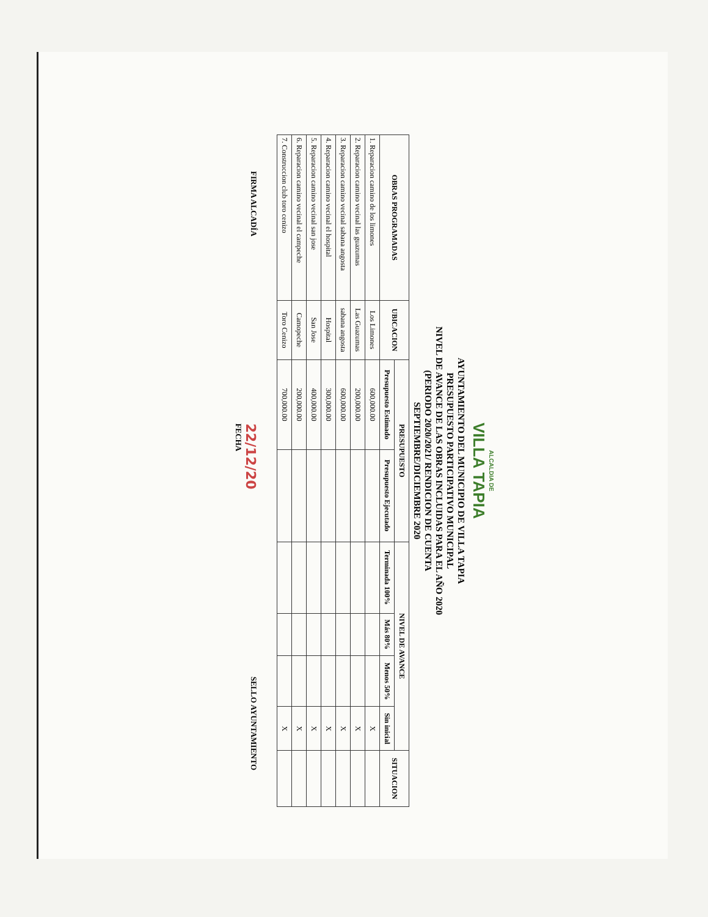ALCALDIA DE
VILLA TAPIA
AYUNTAMIENTO DEL MUNICIPIO DE VILLA TAPIA
PRESUPUESTO PARTICIPATIVO MUNICIPAL
NIVEL DE AVANCE DE LAS OBRAS INCLUIDAS PARA EL AÑO 2020
(PERIODO 2020/2021/ RENDICION DE CUENTA
SEPTIEMBRE/DICIEMBRE 2020
| OBRAS PROGRAMADAS | UBICACION | PRESUPUESTO | | NIVEL DE AVANCE | | | | SITUACION |
| --- | --- | --- | --- | --- | --- | --- | --- | --- |
| | | Presupuesto Estimado | Presupuesto Ejecutado | Terminada 100% | Más 80% | Menos 50% | Sin inicial | |
| 1. Reparacion camino de los limones | Los Limones | 600,000.00 | | | | | X | |
| 2. Reparacion camino vecinal las guazumas | Las Guazumas | 200,000.00 | | | | | X | |
| 3. Reparacion camino vecinal sabana angosta | sabana angosta | 600,000.00 | | | | | X | |
| 4. Reparacion camino vecinal el hospital | Hospital | 300,000.00 | | | | | X | |
| 5. Reparacion camino vecinal san jose | San Jose | 400,000.00 | | | | | X | |
| 6. Reparacion camino vecinal el campeche | Camopeche | 200,000.00 | | | | | X | |
| 7. Construccion club toro cenizo | Toro Cenizo | 700,000.00 | | | | | X | |
FIRMA ALCADÍA
22/12/20
FECHA
SELLO AYUNTAMIENTO